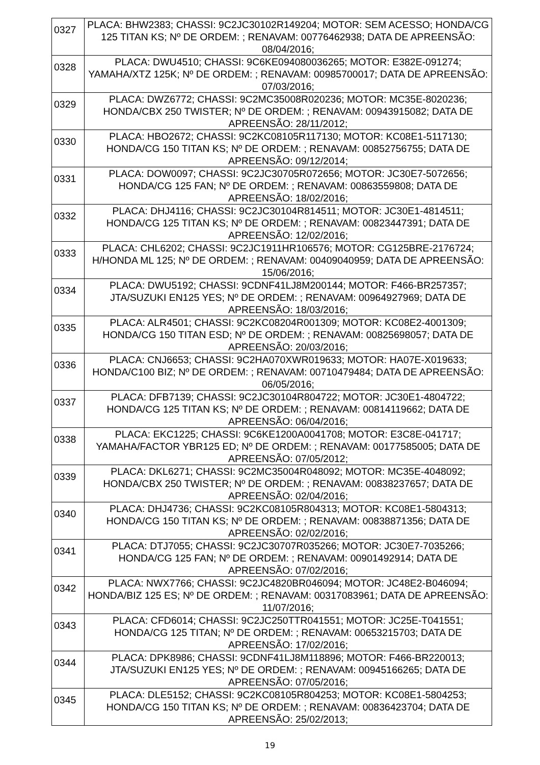| 0327 | PLACA: BHW2383; CHASSI: 9C2JC30102R149204; MOTOR: SEM ACESSO; HONDA/CG 125 TITAN KS; Nº DE ORDEM: ; RENAVAM: 00776462938; DATA DE APREENSÃO: 08/04/2016; |
| 0328 | PLACA: DWU4510; CHASSI: 9C6KE094080036265; MOTOR: E382E-091274; YAMAHA/XTZ 125K; Nº DE ORDEM: ; RENAVAM: 00985700017; DATA DE APREENSÃO: 07/03/2016; |
| 0329 | PLACA: DWZ6772; CHASSI: 9C2MC35008R020236; MOTOR: MC35E-8020236; HONDA/CBX 250 TWISTER; Nº DE ORDEM: ; RENAVAM: 00943915082; DATA DE APREENSÃO: 28/11/2012; |
| 0330 | PLACA: HBO2672; CHASSI: 9C2KC08105R117130; MOTOR: KC08E1-5117130; HONDA/CG 150 TITAN KS; Nº DE ORDEM: ; RENAVAM: 00852756755; DATA DE APREENSÃO: 09/12/2014; |
| 0331 | PLACA: DOW0097; CHASSI: 9C2JC30705R072656; MOTOR: JC30E7-5072656; HONDA/CG 125 FAN; Nº DE ORDEM: ; RENAVAM: 00863559808; DATA DE APREENSÃO: 18/02/2016; |
| 0332 | PLACA: DHJ4116; CHASSI: 9C2JC30104R814511; MOTOR: JC30E1-4814511; HONDA/CG 125 TITAN KS; Nº DE ORDEM: ; RENAVAM: 00823447391; DATA DE APREENSÃO: 12/02/2016; |
| 0333 | PLACA: CHL6202; CHASSI: 9C2JC1911HR106576; MOTOR: CG125BRE-2176724; H/HONDA ML 125; Nº DE ORDEM: ; RENAVAM: 00409040959; DATA DE APREENSÃO: 15/06/2016; |
| 0334 | PLACA: DWU5192; CHASSI: 9CDNF41LJ8M200144; MOTOR: F466-BR257357; JTA/SUZUKI EN125 YES; Nº DE ORDEM: ; RENAVAM: 00964927969; DATA DE APREENSÃO: 18/03/2016; |
| 0335 | PLACA: ALR4501; CHASSI: 9C2KC08204R001309; MOTOR: KC08E2-4001309; HONDA/CG 150 TITAN ESD; Nº DE ORDEM: ; RENAVAM: 00825698057; DATA DE APREENSÃO: 20/03/2016; |
| 0336 | PLACA: CNJ6653; CHASSI: 9C2HA070XWR019633; MOTOR: HA07E-X019633; HONDA/C100 BIZ; Nº DE ORDEM: ; RENAVAM: 00710479484; DATA DE APREENSÃO: 06/05/2016; |
| 0337 | PLACA: DFB7139; CHASSI: 9C2JC30104R804722; MOTOR: JC30E1-4804722; HONDA/CG 125 TITAN KS; Nº DE ORDEM: ; RENAVAM: 00814119662; DATA DE APREENSÃO: 06/04/2016; |
| 0338 | PLACA: EKC1225; CHASSI: 9C6KE1200A0041708; MOTOR: E3C8E-041717; YAMAHA/FACTOR YBR125 ED; Nº DE ORDEM: ; RENAVAM: 00177585005; DATA DE APREENSÃO: 07/05/2012; |
| 0339 | PLACA: DKL6271; CHASSI: 9C2MC35004R048092; MOTOR: MC35E-4048092; HONDA/CBX 250 TWISTER; Nº DE ORDEM: ; RENAVAM: 00838237657; DATA DE APREENSÃO: 02/04/2016; |
| 0340 | PLACA: DHJ4736; CHASSI: 9C2KC08105R804313; MOTOR: KC08E1-5804313; HONDA/CG 150 TITAN KS; Nº DE ORDEM: ; RENAVAM: 00838871356; DATA DE APREENSÃO: 02/02/2016; |
| 0341 | PLACA: DTJ7055; CHASSI: 9C2JC30707R035266; MOTOR: JC30E7-7035266; HONDA/CG 125 FAN; Nº DE ORDEM: ; RENAVAM: 00901492914; DATA DE APREENSÃO: 07/02/2016; |
| 0342 | PLACA: NWX7766; CHASSI: 9C2JC4820BR046094; MOTOR: JC48E2-B046094; HONDA/BIZ 125 ES; Nº DE ORDEM: ; RENAVAM: 00317083961; DATA DE APREENSÃO: 11/07/2016; |
| 0343 | PLACA: CFD6014; CHASSI: 9C2JC250TTR041551; MOTOR: JC25E-T041551; HONDA/CG 125 TITAN; Nº DE ORDEM: ; RENAVAM: 00653215703; DATA DE APREENSÃO: 17/02/2016; |
| 0344 | PLACA: DPK8986; CHASSI: 9CDNF41LJ8M118896; MOTOR: F466-BR220013; JTA/SUZUKI EN125 YES; Nº DE ORDEM: ; RENAVAM: 00945166265; DATA DE APREENSÃO: 07/05/2016; |
| 0345 | PLACA: DLE5152; CHASSI: 9C2KC08105R804253; MOTOR: KC08E1-5804253; HONDA/CG 150 TITAN KS; Nº DE ORDEM: ; RENAVAM: 00836423704; DATA DE APREENSÃO: 25/02/2013; |
19